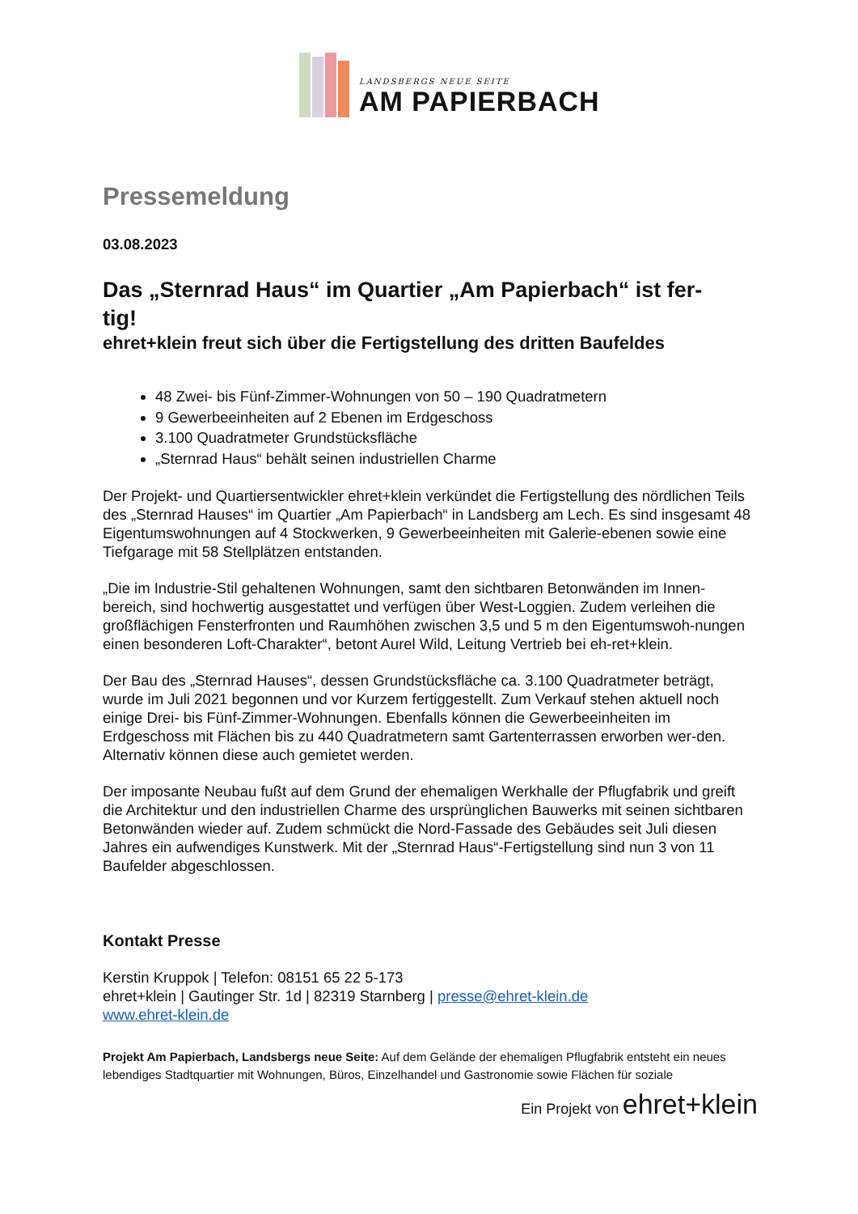LANDSBERGS NEUE SEITE
AM PAPIERBACH
Pressemeldung
03.08.2023
Das „Sternrad Haus“ im Quartier „Am Papierbach“ ist fer-
tig!
ehret+klein freut sich über die Fertigstellung des dritten Baufeldes
48 Zwei- bis Fünf-Zimmer-Wohnungen von 50 – 190 Quadratmetern
9 Gewerbeeinheiten auf 2 Ebenen im Erdgeschoss
3.100 Quadratmeter Grundstücksfläche
„Sternrad Haus“ behält seinen industriellen Charme
Der Projekt- und Quartiersentwickler ehret+klein verkündet die Fertigstellung des nördlichen Teils des „Sternrad Hauses“ im Quartier „Am Papierbach“ in Landsberg am Lech. Es sind insgesamt 48 Eigentumswohnungen auf 4 Stockwerken, 9 Gewerbeeinheiten mit Galerie-ebenen sowie eine Tiefgarage mit 58 Stellplätzen entstanden.
„Die im Industrie-Stil gehaltenen Wohnungen, samt den sichtbaren Betonwänden im Innen-bereich, sind hochwertig ausgestattet und verfügen über West-Loggien. Zudem verleihen die großflächigen Fensterfronten und Raumhöhen zwischen 3,5 und 5 m den Eigentumswoh-nungen einen besonderen Loft-Charakter“, betont Aurel Wild, Leitung Vertrieb bei eh-ret+klein.
Der Bau des „Sternrad Hauses“, dessen Grundstücksfläche ca. 3.100 Quadratmeter beträgt, wurde im Juli 2021 begonnen und vor Kurzem fertiggestellt. Zum Verkauf stehen aktuell noch einige Drei- bis Fünf-Zimmer-Wohnungen. Ebenfalls können die Gewerbeeinheiten im Erdgeschoss mit Flächen bis zu 440 Quadratmetern samt Gartenterrassen erworben wer-den. Alternativ können diese auch gemietet werden.
Der imposante Neubau fußt auf dem Grund der ehemaligen Werkhalle der Pflugfabrik und greift die Architektur und den industriellen Charme des ursprünglichen Bauwerks mit seinen sichtbaren Betonwänden wieder auf. Zudem schmückt die Nord-Fassade des Gebäudes seit Juli diesen Jahres ein aufwendiges Kunstwerk. Mit der „Sternrad Haus“-Fertigstellung sind nun 3 von 11 Baufelder abgeschlossen.
Kontakt Presse
Kerstin Kruppok | Telefon: 08151 65 22 5-173
ehret+klein | Gautinger Str. 1d | 82319 Starnberg | presse@ehret-klein.de
www.ehret-klein.de
Projekt Am Papierbach, Landsbergs neue Seite: Auf dem Gelände der ehemaligen Pflugfabrik entsteht ein neues lebendiges Stadtquartier mit Wohnungen, Büros, Einzelhandel und Gastronomie sowie Flächen für soziale
Ein Projekt von ehret+klein